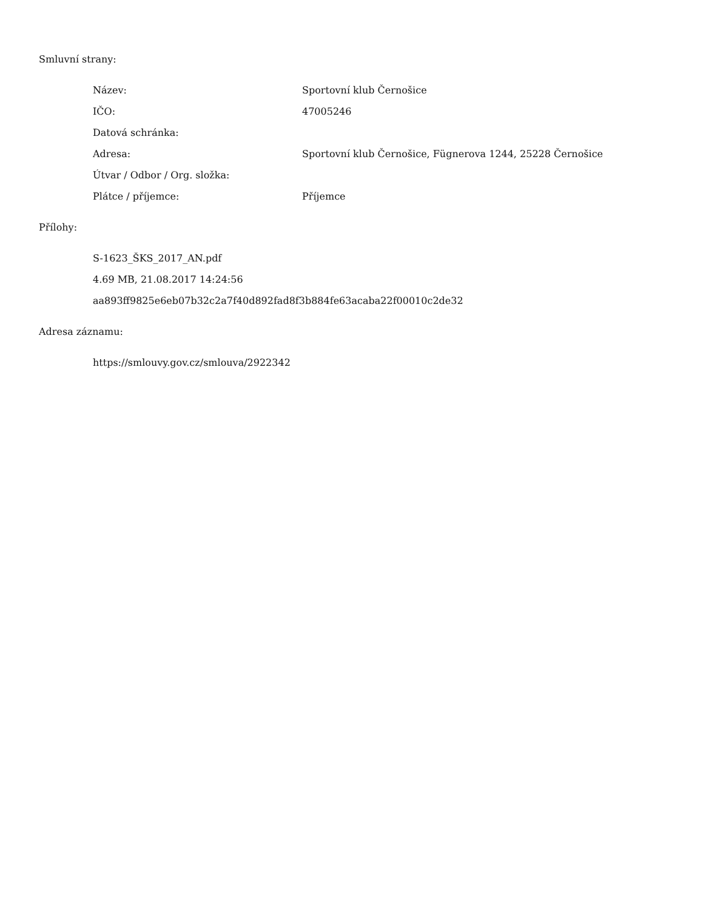Smluvní strany:
| Název: | Sportovní klub Černošice |
| IČO: | 47005246 |
| Datová schránka: | |
| Adresa: | Sportovní klub Černošice, Fügnerova 1244, 25228 Černošice |
| Útvar / Odbor / Org. složka: | |
| Plátce / příjemce: | Příjemce |
Přílohy:
S-1623_ŠKS_2017_AN.pdf
4.69 MB, 21.08.2017 14:24:56
aa893ff9825e6eb07b32c2a7f40d892fad8f3b884fe63acaba22f00010c2de32
Adresa záznamu:
https://smlouvy.gov.cz/smlouva/2922342